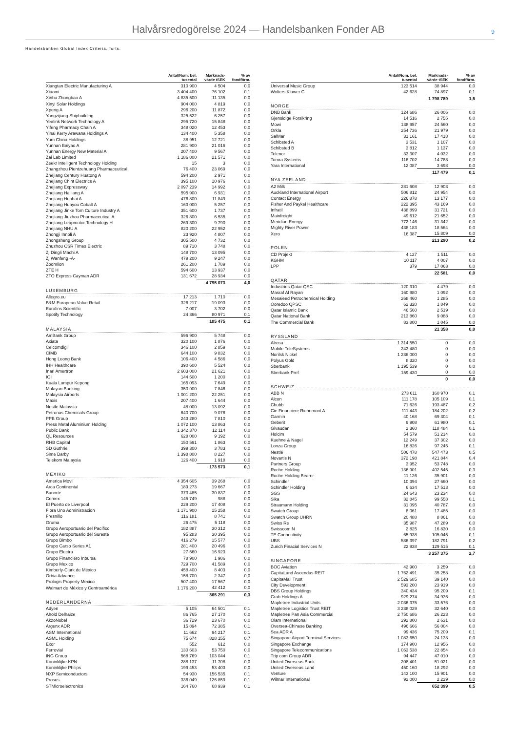Halvårsredogörelse 2024 — Handelsbanken Fonder AB
9
Handelsbanken Global Index Criteria, forts.
| | Antal/Nom. bel. tusental | Marknads- värde tSEK | % av fondförm. |
| --- | --- | --- | --- |
| Xiangtan Electric Manufacturing A | 310 900 | 4 504 | 0,0 |
| Xiaomi | 3 404 400 | 76 102 | 0,1 |
| Xinhu Zhongbao A | 4 835 500 | 11 135 | 0,0 |
| Xinyi Solar Holdings | 904 000 | 4 819 | 0,0 |
| Xpeng A | 296 200 | 11 872 | 0,0 |
| Yangzijiang Shipbuilding | 325 522 | 6 257 | 0,0 |
| Yealink Network Technology A | 295 720 | 15 848 | 0,0 |
| Yifeng Pharmacy Chain A | 348 020 | 12 453 | 0,0 |
| Yihai Kerry Arawana Holdings A | 134 400 | 5 358 | 0,0 |
| Yum China Holdings | 38 951 | 12 721 | 0,0 |
| Yunnan Baiyao A | 281 900 | 21 016 | 0,0 |
| Yunnan Energy New Material A | 207 400 | 9 567 | 0,0 |
| Zai Lab Limited | 1 186 800 | 21 571 | 0,0 |
| Zeekr Intelligent Technology Holding | 15 | 3 | 0,0 |
| Zhangzhou Pientzehuang Pharmaceutical | 76 400 | 23 069 | 0,0 |
| Zhejiang Century Huatong A | 594 200 | 2 971 | 0,0 |
| Zhejiang Chint Electrics A | 395 100 | 10 976 | 0,0 |
| Zhejiang Expressway | 2 097 239 | 14 992 | 0,0 |
| Zhejiang Hailiang A | 595 900 | 6 931 | 0,0 |
| Zhejiang Huahai A | 476 800 | 11 849 | 0,0 |
| Zhejiang Huayou Cobalt A | 163 000 | 5 257 | 0,0 |
| Zhejiang Jinke Tom Culture Industry A | 351 600 | 1 737 | 0,0 |
| Zhejiang Jiuzhou Pharmaceutical A | 326 800 | 6 535 | 0,0 |
| Zhejiang Leapmotor Technology H | 269 300 | 9 790 | 0,0 |
| Zhejiang NHU A | 820 200 | 22 952 | 0,0 |
| Zhongji Innoli A | 23 920 | 4 807 | 0,0 |
| Zhongsheng Group | 305 500 | 4 732 | 0,0 |
| Zhuzhou CSR Times Electric | 89 710 | 3 748 | 0,0 |
| Zj Dingli Machi A | 148 700 | 13 095 | 0,0 |
| Zj Wanfeng -A- | 479 200 | 9 247 | 0,0 |
| Zoomlion | 261 200 | 1 789 | 0,0 |
| ZTE H | 594 600 | 13 937 | 0,0 |
| ZTO Express Cayman ADR | 131 672 | 28 934 | 0,0 |
| | | 4 795 073 | 4,0 |
| LUXEMBURG | | | |
| Allegro.eu | 17 213 | 1 710 | 0,0 |
| B&M European Value Retail | 326 217 | 19 093 | 0,0 |
| Eurofins Scientific | 7 007 | 3 702 | 0,0 |
| Spotify Technology | 24 366 | 80 971 | 0,1 |
| | | 105 475 | 0,1 |
| MALAYSIA | | | |
| AmBank Group | 596 900 | 5 748 | 0,0 |
| Axiata | 320 100 | 1 876 | 0,0 |
| Celcomdigi | 346 100 | 2 859 | 0,0 |
| CIMB | 644 100 | 9 832 | 0,0 |
| Hong Leong Bank | 106 400 | 4 586 | 0,0 |
| IHH Healthcare | 390 600 | 5 524 | 0,0 |
| Inari Amertron | 2 603 000 | 21 621 | 0,0 |
| IOI | 144 500 | 1 200 | 0,0 |
| Kuala Lumpur Kepong | 165 093 | 7 649 | 0,0 |
| Malayan Banking | 350 900 | 7 846 | 0,0 |
| Malaysia Airports | 1 001 200 | 22 251 | 0,0 |
| Maxis | 207 400 | 1 644 | 0,0 |
| Nestle Malaysia | 48 000 | 13 092 | 0,0 |
| Petronas Chemicals Group | 640 700 | 9 076 | 0,0 |
| PPB Group | 243 280 | 7 810 | 0,0 |
| Press Metal Aluminium Holding | 1 072 100 | 13 863 | 0,0 |
| Public Bank | 1 342 370 | 12 114 | 0,0 |
| QL Resources | 628 000 | 9 192 | 0,0 |
| RHB Capital | 150 591 | 1 863 | 0,0 |
| SD Guthrie | 399 300 | 3 783 | 0,0 |
| Sime Darby | 1 398 800 | 8 227 | 0,0 |
| Telekom Malaysia | 126 400 | 1 918 | 0,0 |
| | | 173 573 | 0,1 |
| MEXIKO | | | |
| America Movil | 4 354 605 | 39 268 | 0,0 |
| Arca Continental | 189 273 | 19 667 | 0,0 |
| Banorte | 373 485 | 30 837 | 0,0 |
| Cemex | 145 749 | 988 | 0,0 |
| El Puerto de Liverpool | 229 200 | 17 408 | 0,0 |
| Fibra Uno Administracion | 1 171 900 | 15 258 | 0,0 |
| Fresnillo | 116 181 | 8 741 | 0,0 |
| Gruma | 26 475 | 5 118 | 0,0 |
| Grupo Aeroportuario del Pacífico | 182 887 | 30 312 | 0,0 |
| Grupo Aeroportuario del Sureste | 95 283 | 30 395 | 0,0 |
| Grupo Bimbo | 416 279 | 15 577 | 0,0 |
| Grupo Carso Series A1 | 281 400 | 20 496 | 0,0 |
| Grupo Electra | 27 560 | 16 923 | 0,0 |
| Grupo Financiero Inbursa | 78 900 | 1 986 | 0,0 |
| Grupo Mexico | 729 700 | 41 589 | 0,0 |
| Kimberly-Clark de México | 458 400 | 8 403 | 0,0 |
| Orbia Advance | 158 700 | 2 347 | 0,0 |
| Prologis Property Mexico | 507 400 | 17 567 | 0,0 |
| Walmart de México y Centroamérica | 1 176 200 | 42 412 | 0,0 |
| | | 365 291 | 0,3 |
| NEDERLÄNDERNA | | | |
| Adyen | 5 105 | 64 501 | 0,1 |
| Ahold Delhaize | 86 765 | 27 170 | 0,0 |
| AkzoNobel | 36 729 | 23 670 | 0,0 |
| Argenx ADR | 15 894 | 72 385 | 0,1 |
| ASM International | 11 662 | 94 217 | 0,1 |
| ASML Holding | 75 674 | 828 155 | 0,7 |
| Exor | 552 | 612 | 0,0 |
| Ferrovial | 130 603 | 53 750 | 0,0 |
| ING Group | 568 769 | 103 044 | 0,1 |
| Koninklijke KPN | 288 137 | 11 708 | 0,0 |
| Koninklijke Philips | 199 453 | 53 403 | 0,0 |
| NXP Semiconductors | 54 930 | 156 535 | 0,1 |
| Prosus | 336 049 | 126 859 | 0,1 |
| STMicroelectronics | 164 760 | 68 939 | 0,1 |
| | Antal/Nom. bel. tusental | Marknads- värde tSEK | % av fondförm. |
| --- | --- | --- | --- |
| Universal Music Group | 123 514 | 38 944 | 0,0 |
| Wolters Kluwer C | 42 628 | 74 897 | 0,1 |
| | | 1 798 789 | 1,5 |
| NORGE | | | |
| DNB Bank | 124 686 | 26 006 | 0,0 |
| Gjensidige Forsikring | 14 516 | 2 755 | 0,0 |
| Mowi | 138 957 | 24 560 | 0,0 |
| Orkla | 254 736 | 21 979 | 0,0 |
| SalMar | 31 161 | 17 418 | 0,0 |
| Schibsted A | 3 531 | 1 107 | 0,0 |
| Schibsted B | 3 812 | 1 137 | 0,0 |
| Telenor | 33 307 | 4 032 | 0,0 |
| Tomra Systems | 116 702 | 14 788 | 0,0 |
| Yara International | 12 087 | 3 698 | 0,0 |
| | | 117 479 | 0,1 |
| NYA ZEELAND | | | |
| A2 Milk | 281 608 | 12 903 | 0,0 |
| Auckland International Airport | 506 812 | 24 954 | 0,0 |
| Contact Energy | 226 878 | 13 177 | 0,0 |
| Fisher And Paykel Healthcare | 222 395 | 43 169 | 0,0 |
| Infratil | 438 899 | 31 721 | 0,0 |
| Mainfreight | 49 612 | 21 652 | 0,0 |
| Meridian Energy | 772 146 | 31 342 | 0,0 |
| Mighty River Power | 438 183 | 18 564 | 0,0 |
| Xero | 16 387 | 15 809 | 0,0 |
| | | 213 290 | 0,2 |
| POLEN | | | |
| CD Projekt | 4 127 | 1 511 | 0,0 |
| KGHM | 10 117 | 4 007 | 0,0 |
| LPP | 379 | 17 063 | 0,0 |
| | | 22 581 | 0,0 |
| QATAR | | | |
| Industries Qatar QSC | 120 310 | 4 479 | 0,0 |
| Masraf Al Rayan | 160 980 | 1 092 | 0,0 |
| Mesaieed Petrochemical Holding | 268 460 | 1 285 | 0,0 |
| Ooredoo QPSC | 62 320 | 1 849 | 0,0 |
| Qatar Islamic Bank | 46 560 | 2 519 | 0,0 |
| Qatar National Bank | 213 860 | 9 088 | 0,0 |
| The Commercial Bank | 83 800 | 1 045 | 0,0 |
| | | 21 358 | 0,0 |
| RYSSLAND | | | |
| Alrosa | 1 314 550 | 0 | 0,0 |
| Mobile TeleSystems | 243 480 | 0 | 0,0 |
| Norilsk Nickel | 1 236 000 | 0 | 0,0 |
| Polyus Gold | 8 320 | 0 | 0,0 |
| Sberbank | 1 195 539 | 0 | 0,0 |
| Sberbank Pref | 159 430 | 0 | 0,0 |
| | | 0 | 0,0 |
| SCHWEIZ | | | |
| ABB N | 273 611 | 160 970 | 0,1 |
| Alcon | 111 178 | 105 109 | 0,1 |
| Chubb | 71 626 | 193 487 | 0,2 |
| Cie Financiere Richemont A | 111 443 | 184 202 | 0,2 |
| Garmin | 40 168 | 69 304 | 0,1 |
| Geberit | 9 908 | 61 980 | 0,1 |
| Givaudan | 2 360 | 118 484 | 0,1 |
| Holcim | 54 579 | 51 214 | 0,0 |
| Kuehne & Nagel | 12 249 | 37 302 | 0,0 |
| Lonza Group | 16 826 | 97 245 | 0,1 |
| Nestlé | 506 478 | 547 473 | 0,5 |
| Novartis N | 372 198 | 421 844 | 0,4 |
| Partners Group | 3 952 | 53 748 | 0,0 |
| Roche Holding | 136 901 | 402 545 | 0,3 |
| Roche Holding Bearer | 11 126 | 35 901 | 0,0 |
| Schindler | 10 394 | 27 660 | 0,0 |
| Schindler Holding | 6 634 | 17 513 | 0,0 |
| SGS | 24 643 | 23 234 | 0,0 |
| Sika | 32 845 | 99 558 | 0,1 |
| Straumann Holding | 31 095 | 40 787 | 0,0 |
| Swatch Group | 8 061 | 17 485 | 0,0 |
| Swatch Group UHRN | 20 488 | 8 861 | 0,0 |
| Swiss Re | 35 987 | 47 289 | 0,0 |
| Swisscom N | 2 825 | 16 830 | 0,0 |
| TE Connectivity | 65 938 | 105 045 | 0,1 |
| UBS | 586 397 | 182 791 | 0,2 |
| Zurich Finacial Services N | 22 938 | 129 515 | 0,1 |
| | | 3 257 375 | 2,7 |
| SINGAPORE | | | |
| BOC Aviation | 42 900 | 3 259 | 0,0 |
| CapitaLand Ascendas REIT | 1 762 491 | 35 258 | 0,0 |
| CapitaMall Trust | 2 529 685 | 39 140 | 0,0 |
| City Development | 593 200 | 23 919 | 0,0 |
| DBS Group Holdings | 340 434 | 95 209 | 0,1 |
| Grab Holdings A | 929 274 | 34 936 | 0,0 |
| Mapletree Industrial Units | 2 036 375 | 33 576 | 0,0 |
| Mapletree Logistics Trust REIT | 3 238 029 | 32 640 | 0,0 |
| Mapletree Pan Asia Commercial | 2 750 686 | 26 223 | 0,0 |
| Olam International | 292 800 | 2 631 | 0,0 |
| Oversea-Chinese Banking | 496 666 | 56 004 | 0,0 |
| Sea ADR A | 99 436 | 75 209 | 0,1 |
| Singapore Airport Terminal Services | 1 083 650 | 24 133 | 0,0 |
| Singapore Exchange | 174 900 | 12 956 | 0,0 |
| Singapore Telecommunications | 1 063 538 | 22 854 | 0,0 |
| Trip com Group ADR | 94 447 | 47 010 | 0,0 |
| United Overseas Bank | 208 401 | 51 021 | 0,0 |
| United Overseas Land | 450 160 | 18 292 | 0,0 |
| Venture | 143 100 | 15 901 | 0,0 |
| Wilmar International | 92 000 | 2 229 | 0,0 |
| | | 652 399 | 0,5 |